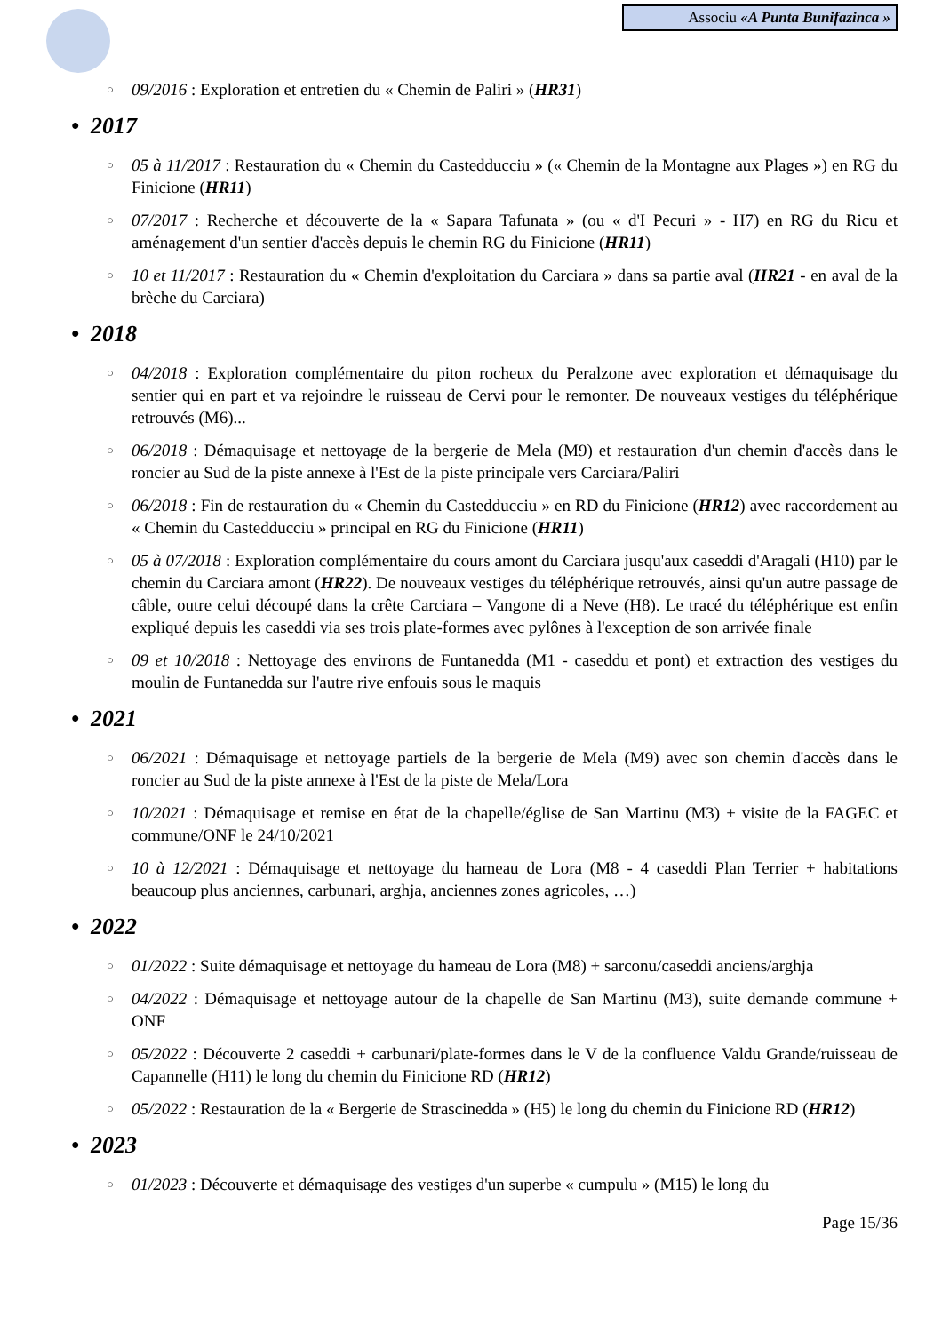Associu «A Punta Bunifazinca »
○ 09/2016 : Exploration et entretien du « Chemin de Paliri » (HR31)
• 2017
○ 05 à 11/2017 : Restauration du « Chemin du Castedducciu » (« Chemin de la Montagne aux Plages ») en RG du Finicione (HR11)
○ 07/2017 : Recherche et découverte de la « Sapara Tafunata » (ou « d'I Pecuri » - H7) en RG du Ricu et aménagement d'un sentier d'accès depuis le chemin RG du Finicione (HR11)
○ 10 et 11/2017 : Restauration du « Chemin d'exploitation du Carciara » dans sa partie aval (HR21 - en aval de la brèche du Carciara)
• 2018
○ 04/2018 : Exploration complémentaire du piton rocheux du Peralzone avec exploration et démaquisage du sentier qui en part et va rejoindre le ruisseau de Cervi pour le remonter. De nouveaux vestiges du téléphérique retrouvés (M6)...
○ 06/2018 : Démaquisage et nettoyage de la bergerie de Mela (M9) et restauration d'un chemin d'accès dans le roncier au Sud de la piste annexe à l'Est de la piste principale vers Carciara/Paliri
○ 06/2018 : Fin de restauration du « Chemin du Castedducciu » en RD du Finicione (HR12) avec raccordement au « Chemin du Castedducciu » principal en RG du Finicione (HR11)
○ 05 à 07/2018 : Exploration complémentaire du cours amont du Carciara jusqu'aux caseddi d'Aragali (H10) par le chemin du Carciara amont (HR22). De nouveaux vestiges du téléphérique retrouvés, ainsi qu'un autre passage de câble, outre celui découpé dans la crête Carciara – Vangone di a Neve (H8). Le tracé du téléphérique est enfin expliqué depuis les caseddi via ses trois plate-formes avec pylônes à l'exception de son arrivée finale
○ 09 et 10/2018 : Nettoyage des environs de Funtanedda (M1 - caseddu et pont) et extraction des vestiges du moulin de Funtanedda sur l'autre rive enfouis sous le maquis
• 2021
○ 06/2021 : Démaquisage et nettoyage partiels de la bergerie de Mela (M9) avec son chemin d'accès dans le roncier au Sud de la piste annexe à l'Est de la piste de Mela/Lora
○ 10/2021 : Démaquisage et remise en état de la chapelle/église de San Martinu (M3) + visite de la FAGEC et commune/ONF le 24/10/2021
○ 10 à 12/2021 : Démaquisage et nettoyage du hameau de Lora (M8 - 4 caseddi Plan Terrier + habitations beaucoup plus anciennes, carbunari, arghja, anciennes zones agricoles, …)
• 2022
○ 01/2022 : Suite démaquisage et nettoyage du hameau de Lora (M8) + sarconu/caseddi anciens/arghja
○ 04/2022 : Démaquisage et nettoyage autour de la chapelle de San Martinu (M3), suite demande commune + ONF
○ 05/2022 : Découverte 2 caseddi + carbunari/plate-formes dans le V de la confluence Valdu Grande/ruisseau de Capannelle (H11) le long du chemin du Finicione RD (HR12)
○ 05/2022 : Restauration de la « Bergerie de Strascinedda » (H5) le long du chemin du Finicione RD (HR12)
• 2023
○ 01/2023 : Découverte et démaquisage des vestiges d'un superbe « cumpulu » (M15) le long du
Page 15/36